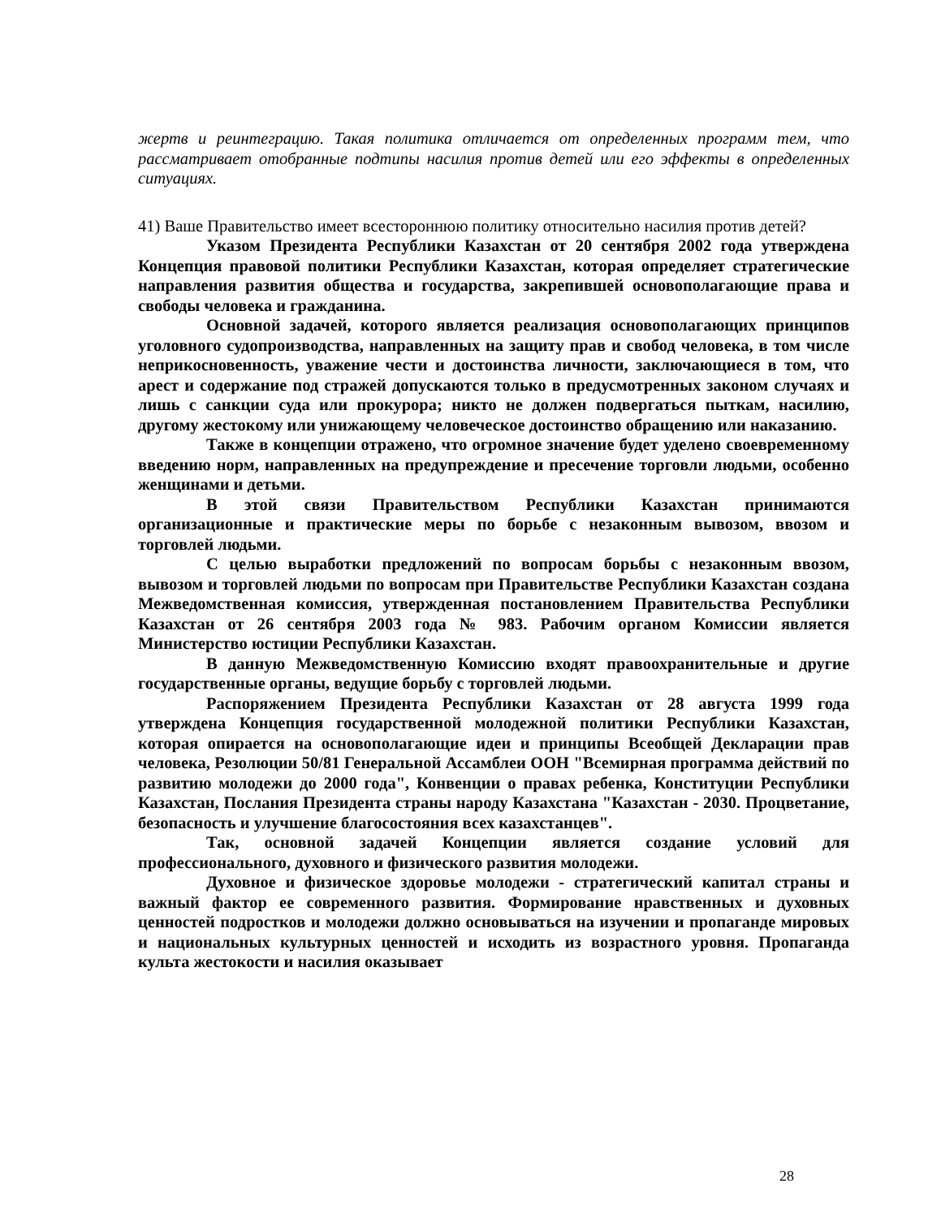жертв и реинтеграцию. Такая политика отличается от определенных программ тем, что рассматривает отобранные подтипы насилия против детей или его эффекты в определенных ситуациях.
41) Ваше Правительство имеет всестороннюю политику относительно насилия против детей?
Указом Президента Республики Казахстан от 20 сентября 2002 года утверждена Концепция правовой политики Республики Казахстан, которая определяет стратегические направления развития общества и государства, закрепившей основополагающие права и свободы человека и гражданина.
Основной задачей, которого является реализация основополагающих принципов уголовного судопроизводства, направленных на защиту прав и свобод человека, в том числе неприкосновенность, уважение чести и достоинства личности, заключающиеся в том, что арест и содержание под стражей допускаются только в предусмотренных законом случаях и лишь с санкции суда или прокурора; никто не должен подвергаться пыткам, насилию, другому жестокому или унижающему человеческое достоинство обращению или наказанию.
Также в концепции отражено, что огромное значение будет уделено своевременному введению норм, направленных на предупреждение и пресечение торговли людьми, особенно женщинами и детьми.
В этой связи Правительством Республики Казахстан принимаются организационные и практические меры по борьбе с незаконным вывозом, ввозом и торговлей людьми.
С целью выработки предложений по вопросам борьбы с незаконным ввозом, вывозом и торговлей людьми по вопросам при Правительстве Республики Казахстан создана Межведомственная комиссия, утвержденная постановлением Правительства Республики Казахстан от 26 сентября 2003 года № 983. Рабочим органом Комиссии является Министерство юстиции Республики Казахстан.
В данную Межведомственную Комиссию входят правоохранительные и другие государственные органы, ведущие борьбу с торговлей людьми.
Распоряжением Президента Республики Казахстан от 28 августа 1999 года утверждена Концепция государственной молодежной политики Республики Казахстан, которая опирается на основополагающие идеи и принципы Всеобщей Декларации прав человека, Резолюции 50/81 Генеральной Ассамблеи ООН "Всемирная программа действий по развитию молодежи до 2000 года", Конвенции о правах ребенка, Конституции Республики Казахстан, Послания Президента страны народу Казахстана "Казахстан - 2030. Процветание, безопасность и улучшение благосостояния всех казахстанцев".
Так, основной задачей Концепции является создание условий для профессионального, духовного и физического развития молодежи.
Духовное и физическое здоровье молодежи - стратегический капитал страны и важный фактор ее современного развития. Формирование нравственных и духовных ценностей подростков и молодежи должно основываться на изучении и пропаганде мировых и национальных культурных ценностей и исходить из возрастного уровня. Пропаганда культа жестокости и насилия оказывает
28